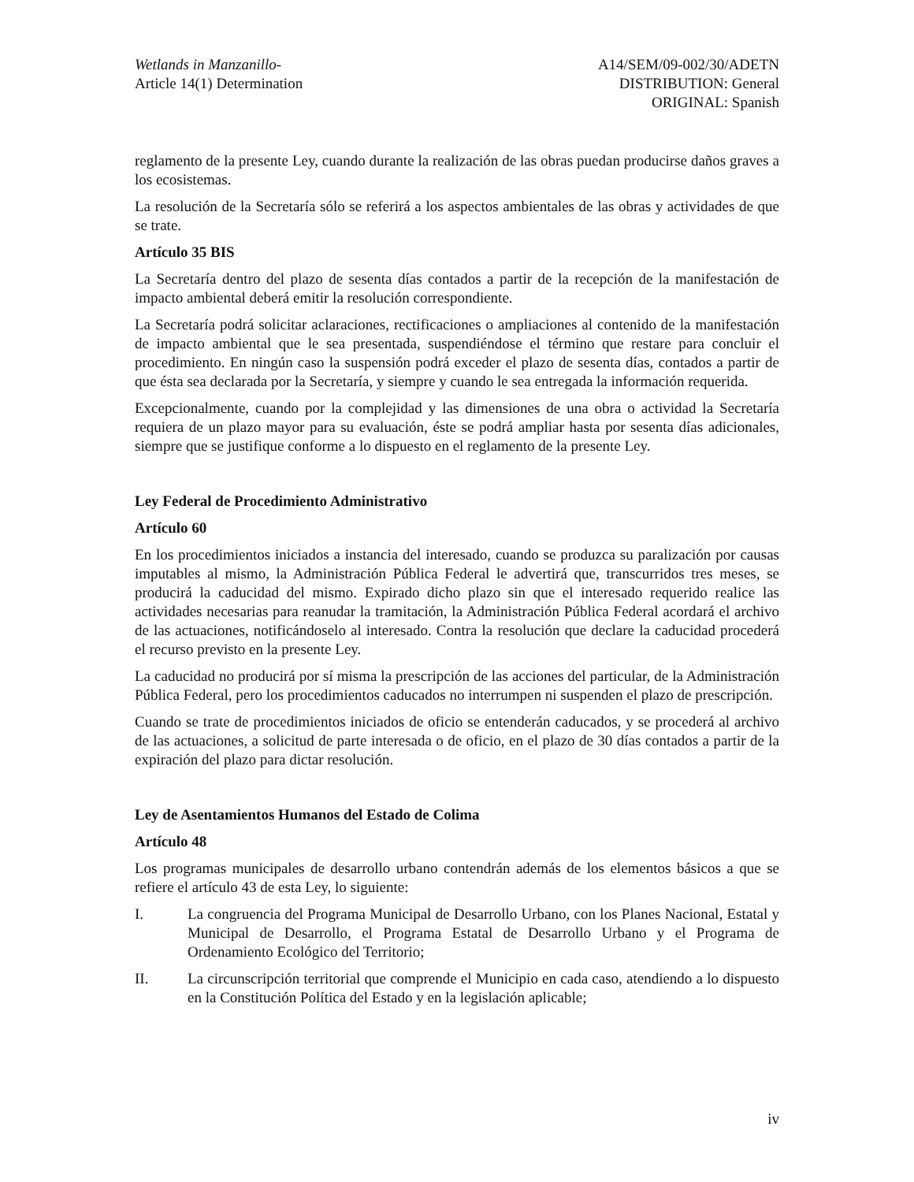Wetlands in Manzanillo-
Article 14(1) Determination
A14/SEM/09-002/30/ADETN
DISTRIBUTION: General
ORIGINAL: Spanish
reglamento de la presente Ley, cuando durante la realización de las obras puedan producirse daños graves a los ecosistemas.
La resolución de la Secretaría sólo se referirá a los aspectos ambientales de las obras y actividades de que se trate.
Artículo 35 BIS
La Secretaría dentro del plazo de sesenta días contados a partir de la recepción de la manifestación de impacto ambiental deberá emitir la resolución correspondiente.
La Secretaría podrá solicitar aclaraciones, rectificaciones o ampliaciones al contenido de la manifestación de impacto ambiental que le sea presentada, suspendiéndose el término que restare para concluir el procedimiento. En ningún caso la suspensión podrá exceder el plazo de sesenta días, contados a partir de que ésta sea declarada por la Secretaría, y siempre y cuando le sea entregada la información requerida.
Excepcionalmente, cuando por la complejidad y las dimensiones de una obra o actividad la Secretaría requiera de un plazo mayor para su evaluación, éste se podrá ampliar hasta por sesenta días adicionales, siempre que se justifique conforme a lo dispuesto en el reglamento de la presente Ley.
Ley Federal de Procedimiento Administrativo
Artículo 60
En los procedimientos iniciados a instancia del interesado, cuando se produzca su paralización por causas imputables al mismo, la Administración Pública Federal le advertirá que, transcurridos tres meses, se producirá la caducidad del mismo. Expirado dicho plazo sin que el interesado requerido realice las actividades necesarias para reanudar la tramitación, la Administración Pública Federal acordará el archivo de las actuaciones, notificándoselo al interesado. Contra la resolución que declare la caducidad procederá el recurso previsto en la presente Ley.
La caducidad no producirá por sí misma la prescripción de las acciones del particular, de la Administración Pública Federal, pero los procedimientos caducados no interrumpen ni suspenden el plazo de prescripción.
Cuando se trate de procedimientos iniciados de oficio se entenderán caducados, y se procederá al archivo de las actuaciones, a solicitud de parte interesada o de oficio, en el plazo de 30 días contados a partir de la expiración del plazo para dictar resolución.
Ley de Asentamientos Humanos del Estado de Colima
Artículo 48
Los programas municipales de desarrollo urbano contendrán además de los elementos básicos a que se refiere el artículo 43 de esta Ley, lo siguiente:
I. La congruencia del Programa Municipal de Desarrollo Urbano, con los Planes Nacional, Estatal y Municipal de Desarrollo, el Programa Estatal de Desarrollo Urbano y el Programa de Ordenamiento Ecológico del Territorio;
II. La circunscripción territorial que comprende el Municipio en cada caso, atendiendo a lo dispuesto en la Constitución Política del Estado y en la legislación aplicable;
iv